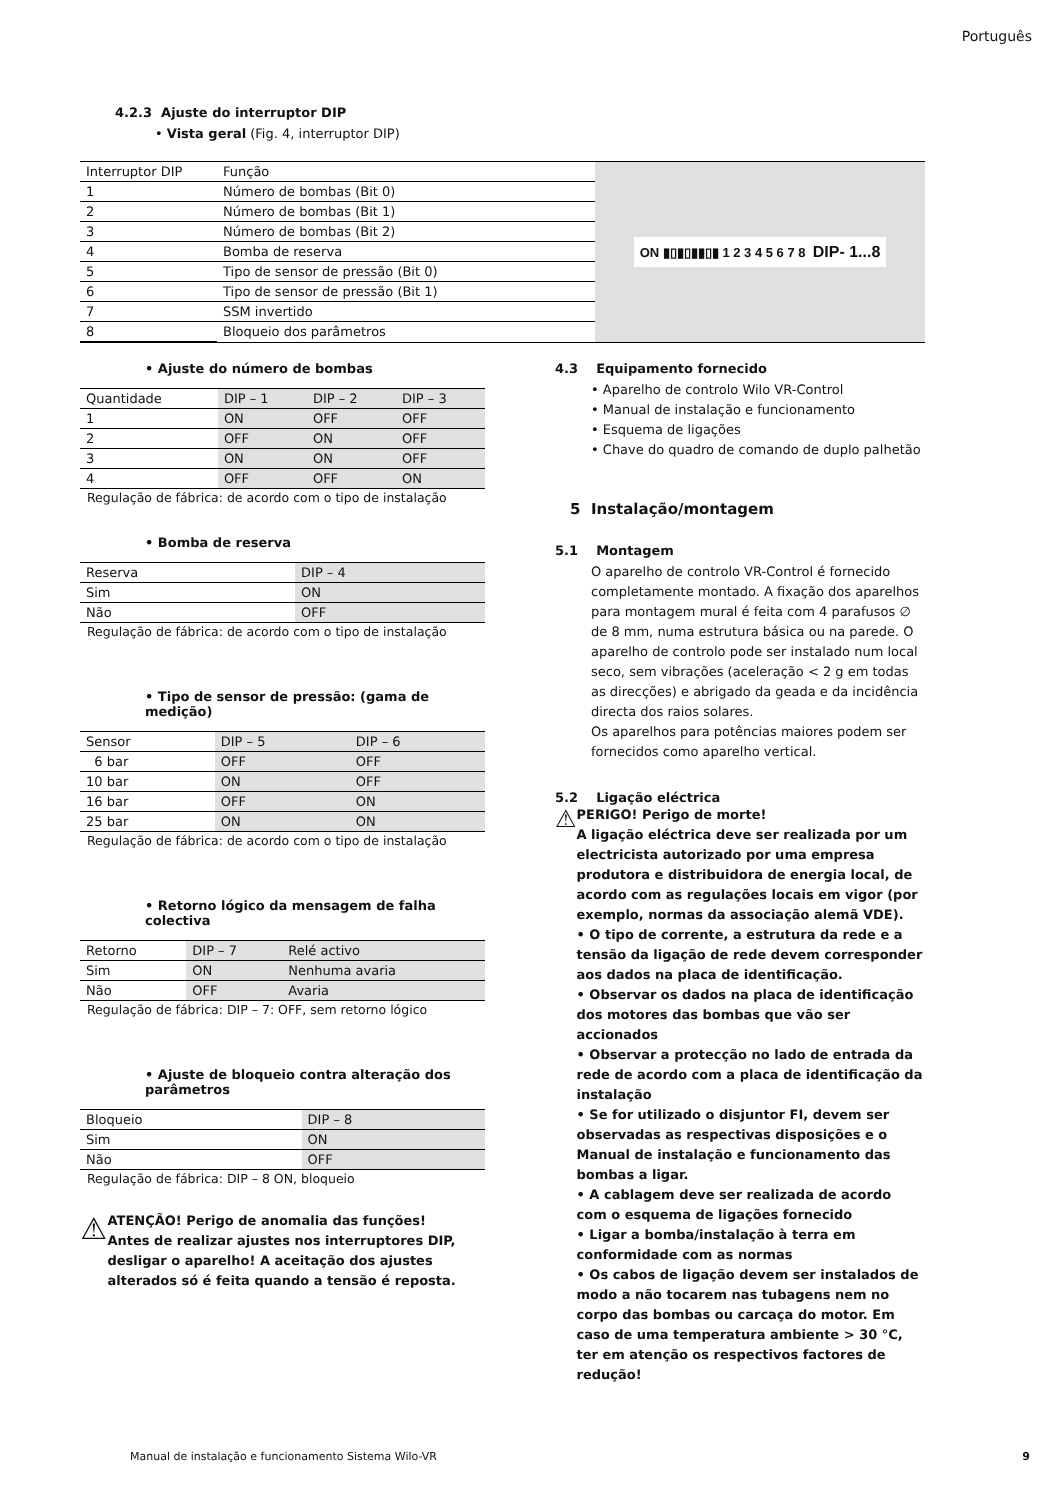Português
4.2.3 Ajuste do interruptor DIP
• Vista geral (Fig. 4, interruptor DIP)
| Interruptor DIP | Função |
| --- | --- |
| 1 | Número de bombas (Bit 0) |
| 2 | Número de bombas (Bit 1) |
| 3 | Número de bombas (Bit 2) |
| 4 | Bomba de reserva |
| 5 | Tipo de sensor de pressão (Bit 0) |
| 6 | Tipo de sensor de pressão (Bit 1) |
| 7 | SSM invertido |
| 8 | Bloqueio dos parâmetros |
ON ▮▯▮▯▮▮▯▮ 1 2 3 4 5 6 7 8 DIP- 1...8
• Ajuste do número de bombas
| Quantidade | DIP – 1 | DIP – 2 | DIP – 3 |
| --- | --- | --- | --- |
| 1 | ON | OFF | OFF |
| 2 | OFF | ON | OFF |
| 3 | ON | ON | OFF |
| 4 | OFF | OFF | ON |
Regulação de fábrica: de acordo com o tipo de instalação
• Bomba de reserva
| Reserva | DIP – 4 |
| --- | --- |
| Sim | ON |
| Não | OFF |
Regulação de fábrica: de acordo com o tipo de instalação
• Tipo de sensor de pressão: (gama de medição)
| Sensor | DIP – 5 | DIP – 6 |
| --- | --- | --- |
| 6 bar | OFF | OFF |
| 10 bar | ON | OFF |
| 16 bar | OFF | ON |
| 25 bar | ON | ON |
Regulação de fábrica: de acordo com o tipo de instalação
• Retorno lógico da mensagem de falha colectiva
| Retorno | DIP – 7 | Relé activo |
| --- | --- | --- |
| Sim | ON | Nenhuma avaria |
| Não | OFF | Avaria |
Regulação de fábrica: DIP – 7: OFF, sem retorno lógico
• Ajuste de bloqueio contra alteração dos parâmetros
| Bloqueio | DIP – 8 |
| --- | --- |
| Sim | ON |
| Não | OFF |
Regulação de fábrica: DIP – 8 ON, bloqueio
⚠
ATENÇÃO! Perigo de anomalia das funções!
Antes de realizar ajustes nos interruptores DIP, desligar o aparelho! A aceitação dos ajustes alterados só é feita quando a tensão é reposta.
4.3 Equipamento fornecido
• Aparelho de controlo Wilo VR-Control
• Manual de instalação e funcionamento
• Esquema de ligações
• Chave do quadro de comando de duplo palhetão
5 Instalação/montagem
5.1 Montagem
O aparelho de controlo VR-Control é fornecido completamente montado. A fixação dos aparelhos para montagem mural é feita com 4 parafusos ∅ de 8 mm, numa estrutura básica ou na parede. O aparelho de controlo pode ser instalado num local seco, sem vibrações (aceleração < 2 g em todas as direcções) e abrigado da geada e da incidência directa dos raios solares.
Os aparelhos para potências maiores podem ser fornecidos como aparelho vertical.
5.2 Ligação eléctrica
⚠
PERIGO! Perigo de morte!
A ligação eléctrica deve ser realizada por um electricista autorizado por uma empresa produtora e distribuidora de energia local, de acordo com as regulações locais em vigor (por exemplo, normas da associação alemã VDE).
• O tipo de corrente, a estrutura da rede e a tensão da ligação de rede devem corresponder aos dados na placa de identificação.
• Observar os dados na placa de identificação dos motores das bombas que vão ser accionados
• Observar a protecção no lado de entrada da rede de acordo com a placa de identificação da instalação
• Se for utilizado o disjuntor FI, devem ser observadas as respectivas disposições e o Manual de instalação e funcionamento das bombas a ligar.
• A cablagem deve ser realizada de acordo com o esquema de ligações fornecido
• Ligar a bomba/instalação à terra em conformidade com as normas
• Os cabos de ligação devem ser instalados de modo a não tocarem nas tubagens nem no corpo das bombas ou carcaça do motor. Em caso de uma temperatura ambiente > 30 °C, ter em atenção os respectivos factores de redução!
Manual de instalação e funcionamento Sistema Wilo-VR 9